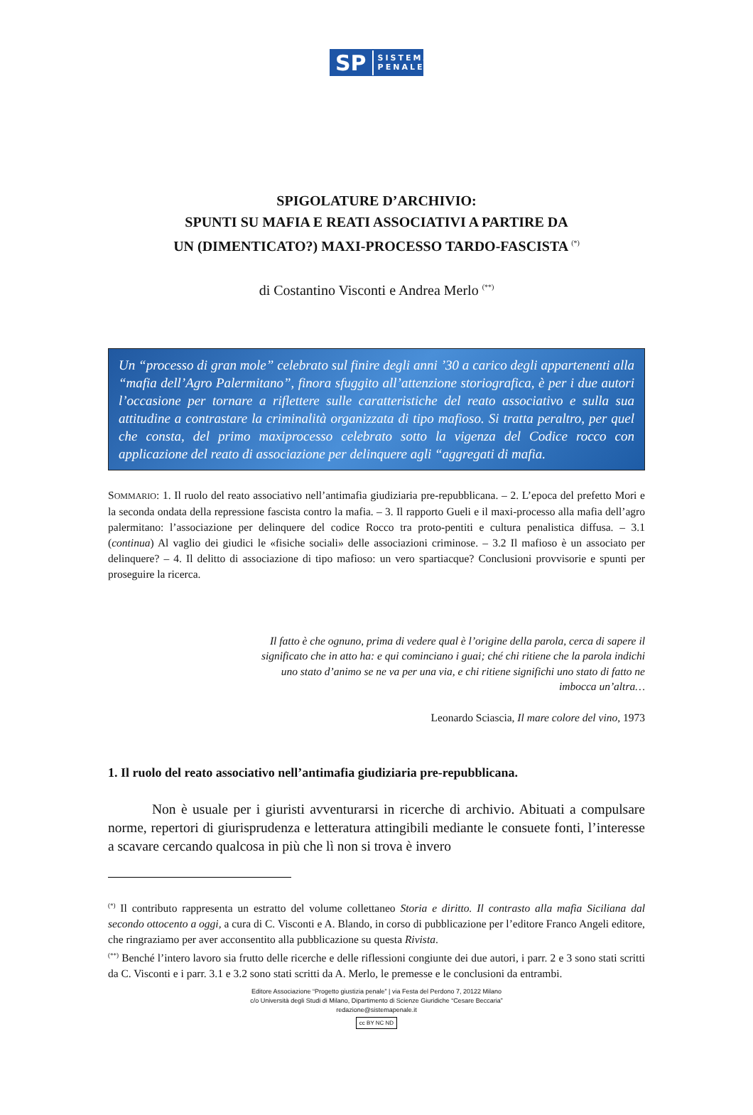SP SISTEMA
PENALE
SPIGOLATURE D’ARCHIVIO:
SPUNTI SU MAFIA E REATI ASSOCIATIVI A PARTIRE DA
UN (DIMENTICATO?) MAXI-PROCESSO TARDO-FASCISTA <sup>(*)</sup>
di Costantino Visconti e Andrea Merlo <sup>(**)</sup>
Un “processo di gran mole” celebrato sul finire degli anni ’30 a carico degli appartenenti alla “mafia dell’Agro Palermitano”, finora sfuggito all’attenzione storiografica, è per i due autori l’occasione per tornare a riflettere sulle caratteristiche del reato associativo e sulla sua attitudine a contrastare la criminalità organizzata di tipo mafioso. Si tratta peraltro, per quel che consta, del primo maxiprocesso celebrato sotto la vigenza del Codice rocco con applicazione del reato di associazione per delinquere agli “aggregati di mafia.
SOMMARIO: 1. Il ruolo del reato associativo nell’antimafia giudiziaria pre-repubblicana. – 2. L’epoca del prefetto Mori e la seconda ondata della repressione fascista contro la mafia. – 3. Il rapporto Gueli e il maxi-processo alla mafia dell’agro palermitano: l’associazione per delinquere del codice Rocco tra proto-pentiti e cultura penalistica diffusa. – 3.1 (continua) Al vaglio dei giudici le «fisiche sociali» delle associazioni criminose. – 3.2 Il mafioso è un associato per delinquere? – 4. Il delitto di associazione di tipo mafioso: un vero spartiacque? Conclusioni provvisorie e spunti per proseguire la ricerca.
Il fatto è che ognuno, prima di vedere qual è l’origine della parola, cerca di sapere il significato che in atto ha: e qui cominciano i guai; ché chi ritiene che la parola indichi uno stato d’animo se ne va per una via, e chi ritiene significhi uno stato di fatto ne imbocca un’altra…
Leonardo Sciascia, Il mare colore del vino, 1973
1. Il ruolo del reato associativo nell’antimafia giudiziaria pre-repubblicana.
Non è usuale per i giuristi avventurarsi in ricerche di archivio. Abituati a compulsare norme, repertori di giurisprudenza e letteratura attingibili mediante le consuete fonti, l’interesse a scavare cercando qualcosa in più che lì non si trova è invero
<sup>(*)</sup> Il contributo rappresenta un estratto del volume collettaneo Storia e diritto. Il contrasto alla mafia Siciliana dal secondo ottocento a oggi, a cura di C. Visconti e A. Blando, in corso di pubblicazione per l’editore Franco Angeli editore, che ringraziamo per aver acconsentito alla pubblicazione su questa Rivista.
<sup>(**)</sup> Benché l’intero lavoro sia frutto delle ricerche e delle riflessioni congiunte dei due autori, i parr. 2 e 3 sono stati scritti da C. Visconti e i parr. 3.1 e 3.2 sono stati scritti da A. Merlo, le premesse e le conclusioni da entrambi.
Editore Associazione “Progetto giustizia penale” | via Festa del Perdono 7, 20122 Milano
c/o Università degli Studi di Milano, Dipartimento di Scienze Giuridiche “Cesare Beccaria”
redazione@sistemapenale.it
cc BY NC ND